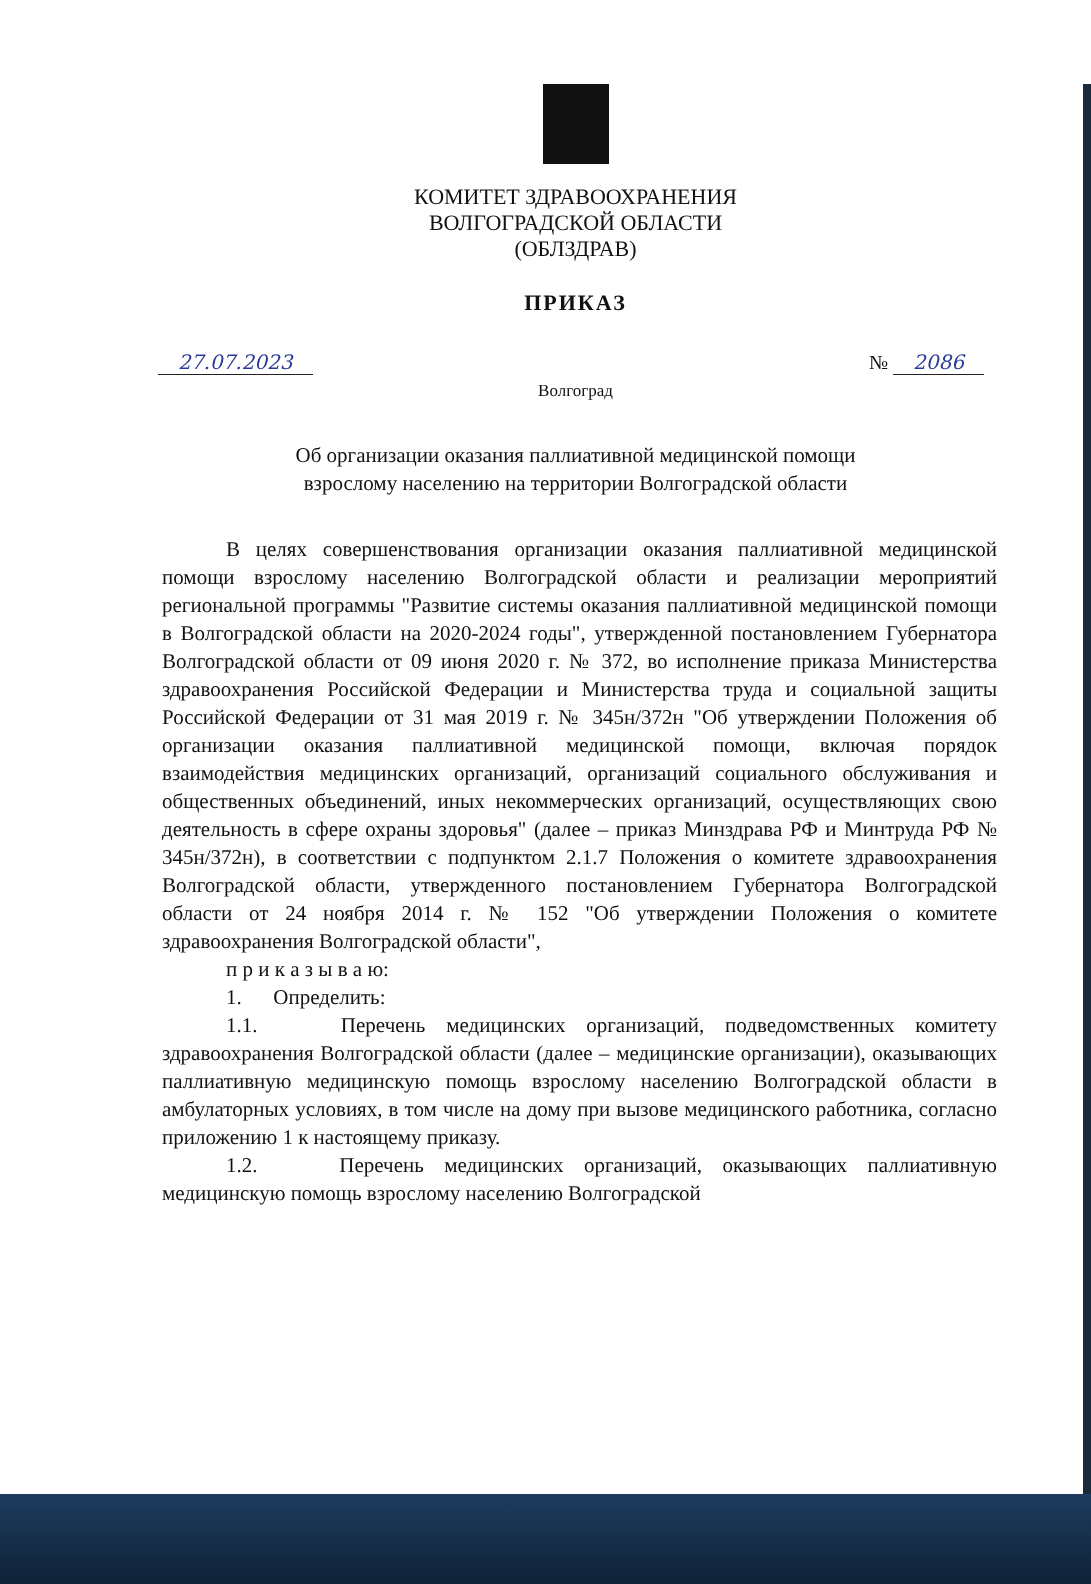КОМИТЕТ ЗДРАВООХРАНЕНИЯ
ВОЛГОГРАДСКОЙ ОБЛАСТИ
(ОБЛЗДРАВ)
ПРИКАЗ
27.07.2023 № 2086
Волгоград
Об организации оказания паллиативной медицинской помощи
взрослому населению на территории Волгоградской области
В целях совершенствования организации оказания паллиативной медицинской помощи взрослому населению Волгоградской области и реализации мероприятий региональной программы "Развитие системы оказания паллиативной медицинской помощи в Волгоградской области на 2020-2024 годы", утвержденной постановлением Губернатора Волгоградской области от 09 июня 2020 г. № 372, во исполнение приказа Министерства здравоохранения Российской Федерации и Министерства труда и социальной защиты Российской Федерации от 31 мая 2019 г. № 345н/372н "Об утверждении Положения об организации оказания паллиативной медицинской помощи, включая порядок взаимодействия медицинских организаций, организаций социального обслуживания и общественных объединений, иных некоммерческих организаций, осуществляющих свою деятельность в сфере охраны здоровья" (далее – приказ Минздрава РФ и Минтруда РФ № 345н/372н), в соответствии с подпунктом 2.1.7 Положения о комитете здравоохранения Волгоградской области, утвержденного постановлением Губернатора Волгоградской области от 24 ноября 2014 г. № 152 "Об утверждении Положения о комитете здравоохранения Волгоградской области",
п р и к а з ы в а ю:
1. Определить:
1.1. Перечень медицинских организаций, подведомственных комитету здравоохранения Волгоградской области (далее – медицинские организации), оказывающих паллиативную медицинскую помощь взрослому населению Волгоградской области в амбулаторных условиях, в том числе на дому при вызове медицинского работника, согласно приложению 1 к настоящему приказу.
1.2. Перечень медицинских организаций, оказывающих паллиативную медицинскую помощь взрослому населению Волгоградской